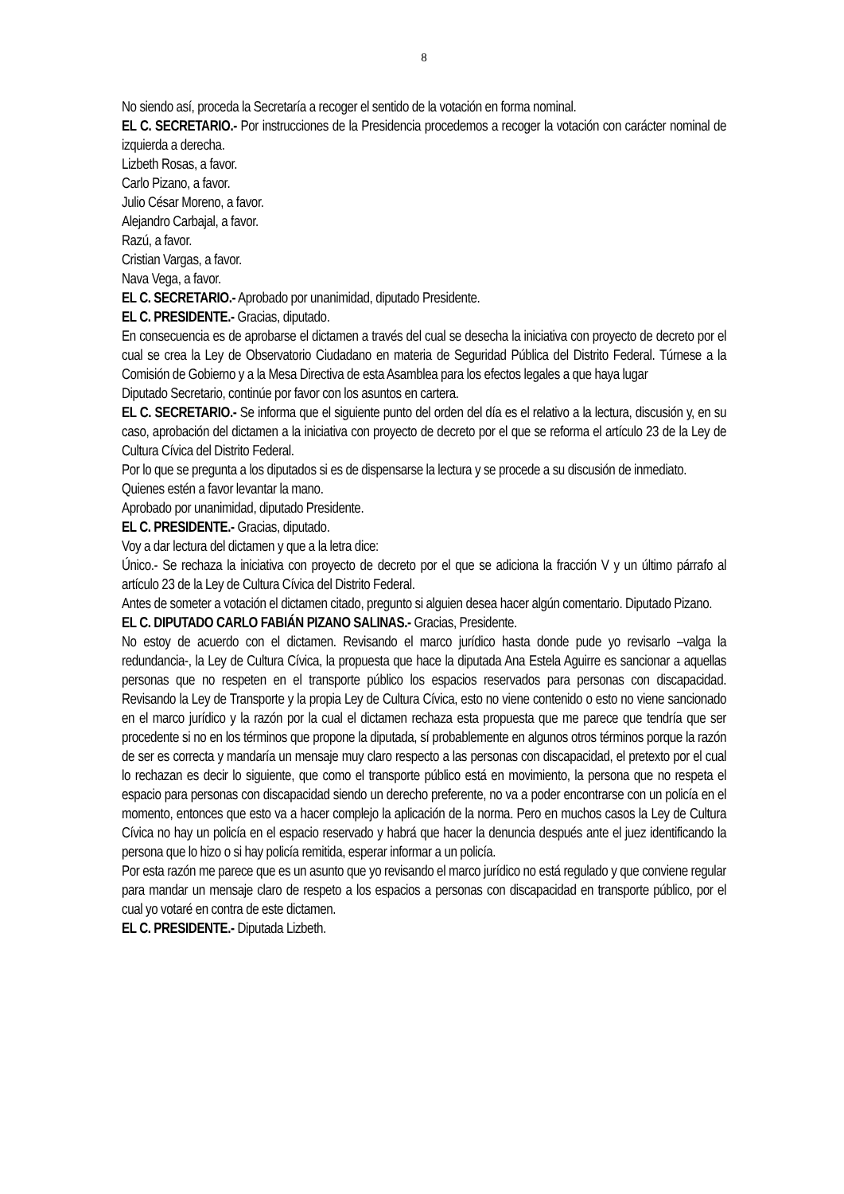8
No siendo así, proceda la Secretaría a recoger el sentido de la votación en forma nominal.
EL C. SECRETARIO.- Por instrucciones de la Presidencia procedemos a recoger la votación con carácter nominal de izquierda a derecha.
Lizbeth Rosas, a favor.
Carlo Pizano, a favor.
Julio César Moreno, a favor.
Alejandro Carbajal, a favor.
Razú, a favor.
Cristian Vargas, a favor.
Nava Vega, a favor.
EL C. SECRETARIO.- Aprobado por unanimidad, diputado Presidente.
EL C. PRESIDENTE.- Gracias, diputado.
En consecuencia es de aprobarse el dictamen a través del cual se desecha la iniciativa con proyecto de decreto por el cual se crea la Ley de Observatorio Ciudadano en materia de Seguridad Pública del Distrito Federal. Túrnese a la Comisión de Gobierno y a la Mesa Directiva de esta Asamblea para los efectos legales a que haya lugar
Diputado Secretario, continúe por favor con los asuntos en cartera.
EL C. SECRETARIO.- Se informa que el siguiente punto del orden del día es el relativo a la lectura, discusión y, en su caso, aprobación del dictamen a la iniciativa con proyecto de decreto por el que se reforma el artículo 23 de la Ley de Cultura Cívica del Distrito Federal.
Por lo que se pregunta a los diputados si es de dispensarse la lectura y se procede a su discusión de inmediato.
Quienes estén a favor levantar la mano.
Aprobado por unanimidad, diputado Presidente.
EL C. PRESIDENTE.- Gracias, diputado.
Voy a dar lectura del dictamen y que a la letra dice:
Único.- Se rechaza la iniciativa con proyecto de decreto por el que se adiciona la fracción V y un último párrafo al artículo 23 de la Ley de Cultura Cívica del Distrito Federal.
Antes de someter a votación el dictamen citado, pregunto si alguien desea hacer algún comentario. Diputado Pizano.
EL C. DIPUTADO CARLO FABIÁN PIZANO SALINAS.- Gracias, Presidente.
No estoy de acuerdo con el dictamen. Revisando el marco jurídico hasta donde pude yo revisarlo –valga la redundancia-, la Ley de Cultura Cívica, la propuesta que hace la diputada Ana Estela Aguirre es sancionar a aquellas personas que no respeten en el transporte público los espacios reservados para personas con discapacidad. Revisando la Ley de Transporte y la propia Ley de Cultura Cívica, esto no viene contenido o esto no viene sancionado en el marco jurídico y la razón por la cual el dictamen rechaza esta propuesta que me parece que tendría que ser procedente si no en los términos que propone la diputada, sí probablemente en algunos otros términos porque la razón de ser es correcta y mandaría un mensaje muy claro respecto a las personas con discapacidad, el pretexto por el cual lo rechazan es decir lo siguiente, que como el transporte público está en movimiento, la persona que no respeta el espacio para personas con discapacidad siendo un derecho preferente, no va a poder encontrarse con un policía en el momento, entonces que esto va a hacer complejo la aplicación de la norma. Pero en muchos casos la Ley de Cultura Cívica no hay un policía en el espacio reservado y habrá que hacer la denuncia después ante el juez identificando la persona que lo hizo o si hay policía remitida, esperar informar a un policía.
Por esta razón me parece que es un asunto que yo revisando el marco jurídico no está regulado y que conviene regular para mandar un mensaje claro de respeto a los espacios a personas con discapacidad en transporte público, por el cual yo votaré en contra de este dictamen.
EL C. PRESIDENTE.- Diputada Lizbeth.